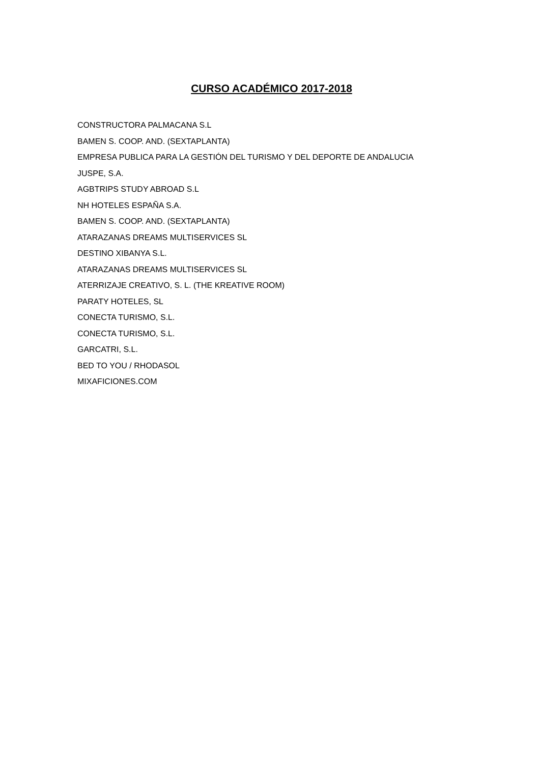CURSO ACADÉMICO 2017-2018
CONSTRUCTORA PALMACANA S.L
BAMEN S. COOP. AND. (SEXTAPLANTA)
EMPRESA PUBLICA PARA LA GESTIÓN DEL TURISMO Y DEL DEPORTE DE ANDALUCIA
JUSPE, S.A.
AGBTRIPS STUDY ABROAD S.L
NH HOTELES ESPAÑA S.A.
BAMEN S. COOP. AND. (SEXTAPLANTA)
ATARAZANAS DREAMS MULTISERVICES SL
DESTINO XIBANYA S.L.
ATARAZANAS DREAMS MULTISERVICES SL
ATERRIZAJE CREATIVO, S. L. (THE KREATIVE ROOM)
PARATY HOTELES, SL
CONECTA TURISMO, S.L.
CONECTA TURISMO, S.L.
GARCATRI, S.L.
BED TO YOU / RHODASOL
MIXAFICIONES.COM